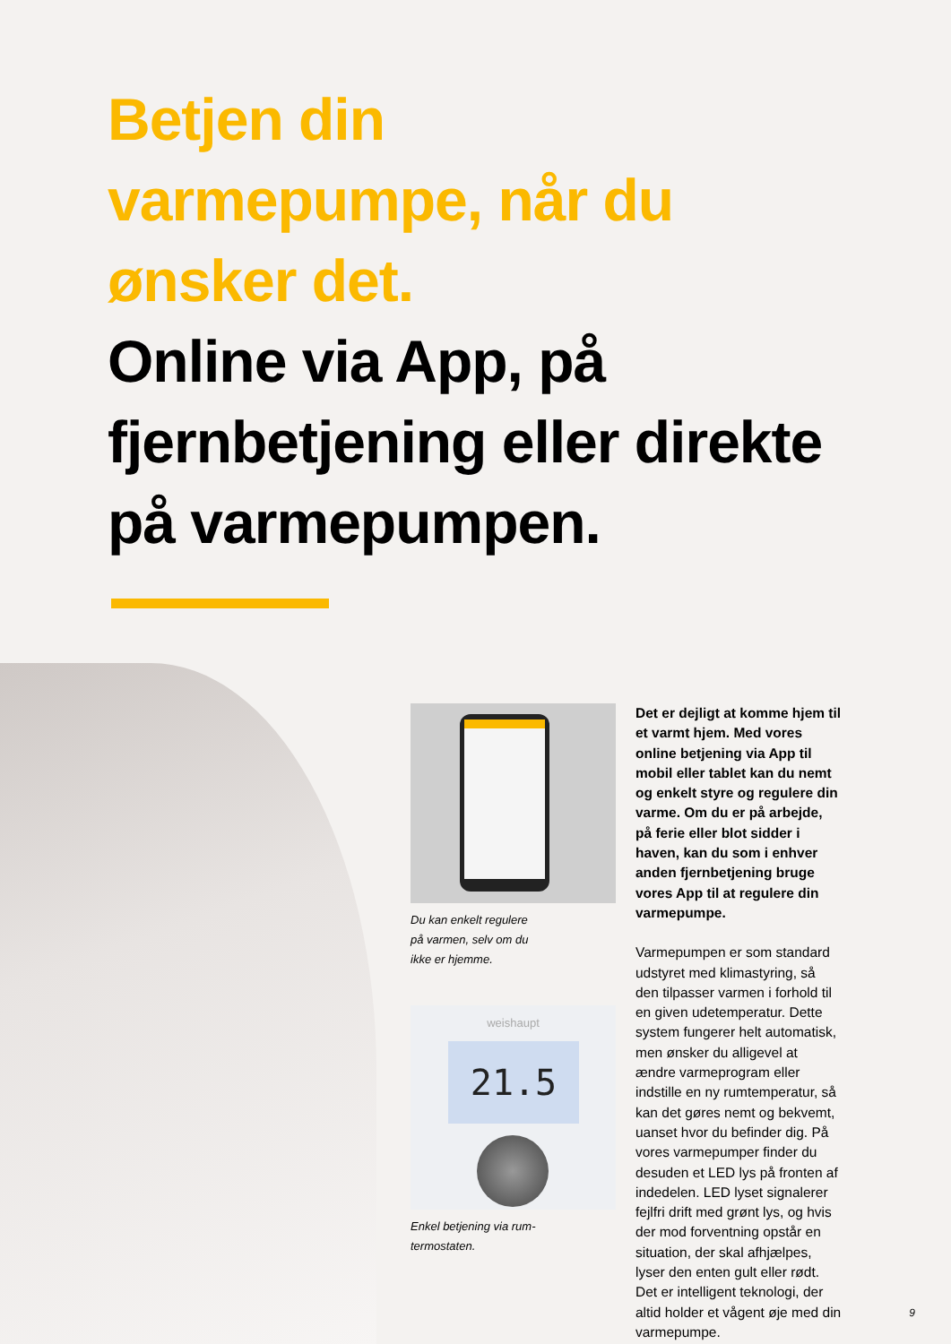Betjen din
varmepumpe, når du
ønsker det.
Online via App, på
fjernbetjening eller direkte
på varmepumpen.
Du kan enkelt regulere
på varmen, selv om du
ikke er hjemme.
weishaupt
21.5
Enkel betjening via rum-
termostaten.
Det er dejligt at komme hjem til et varmt hjem. Med vores online betjening via App til mobil eller tablet kan du nemt og enkelt styre og regulere din varme. Om du er på arbejde, på ferie eller blot sidder i haven, kan du som i enhver anden fjernbetjening bruge vores App til at regulere din varmepumpe.
Varmepumpen er som standard udstyret med klimastyring, så den tilpasser varmen i forhold til en given udetemperatur. Dette system fungerer helt automatisk, men ønsker du alligevel at ændre varmeprogram eller indstille en ny rumtemperatur, så kan det gøres nemt og bekvemt, uanset hvor du befinder dig. På vores varmepumper finder du desuden et LED lys på fronten af indedelen. LED lyset signalerer fejlfri drift med grønt lys, og hvis der mod forventning opstår en situation, der skal afhjælpes, lyser den enten gult eller rødt. Det er intelligent teknologi, der altid holder et vågent øje med din varmepumpe.
9